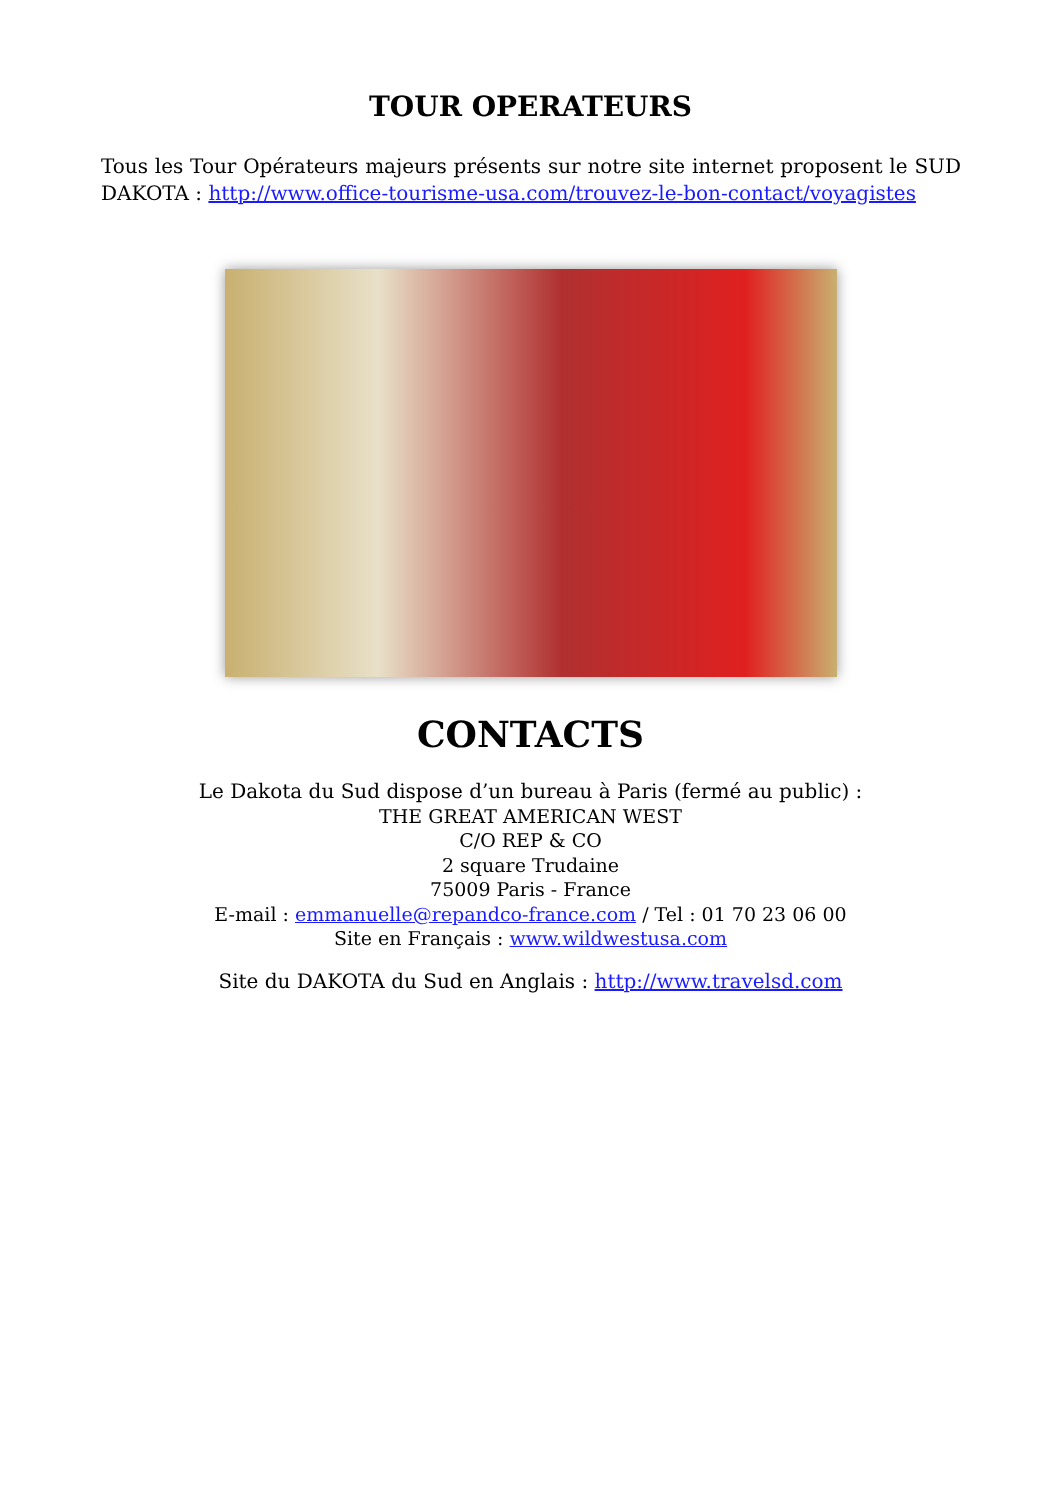TOUR OPERATEURS
Tous les Tour Opérateurs majeurs présents sur notre site internet proposent le SUD DAKOTA : http://www.office-tourisme-usa.com/trouvez-le-bon-contact/voyagistes
CONTACTS
Le Dakota du Sud dispose d’un bureau à Paris (fermé au public) :
THE GREAT AMERICAN WEST
C/O REP & CO
2 square Trudaine
75009 Paris - France
E-mail : emmanuelle@repandco-france.com / Tel : 01 70 23 06 00
Site en Français : www.wildwestusa.com
Site du DAKOTA du Sud en Anglais : http://www.travelsd.com